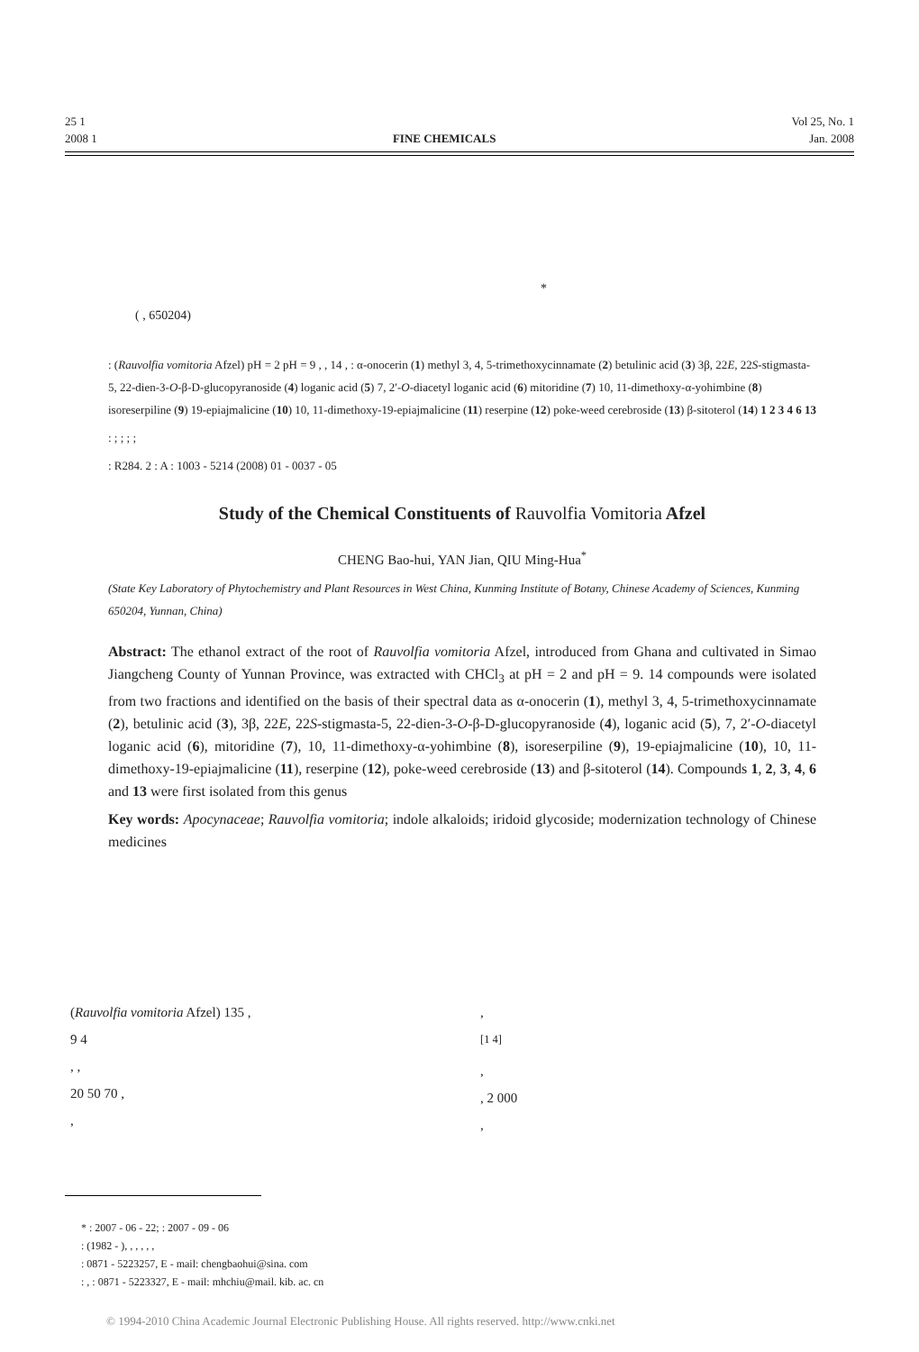25 1
2008 1
FINE CHEMICALS Vol 25, No. 1
Jan. 2008
*
( , 650204)
: (Rauvolfia vomitoria Afzel) pH = 2 pH = 9 , , 14 , : α-onocerin (1) methyl 3, 4, 5-trimethoxycinnamate (2) betulinic acid (3) 3β, 22E, 22S-stigmasta-5, 22-dien-3-O-β-D-glucopyranoside (4) loganic acid (5) 7, 2′-O-diacetyl loganic acid (6) mitoridine (7) 10, 11-dimethoxy-α-yohimbine (8) isoreserpiline (9) 19-epiajmalicine (10) 10, 11-dimethoxy-19-epiajmalicine (11) reserpine (12) poke-weed cerebroside (13) β-sitoterol (14) 1 2 3 4 6 13
: ; ; ; ;
: R284. 2 : A : 1003 - 5214 (2008) 01 - 0037 - 05
Study of the Chemical Constituents of Rauvolfia Vomitoria Afzel
CHENG Bao-hui, YAN Jian, QIU Ming-Hua<sup>*</sup>
(State Key Laboratory of Phytochemistry and Plant Resources in West China, Kunming Institute of Botany, Chinese Academy of Sciences, Kunming 650204, Yunnan, China)
Abstract: The ethanol extract of the root of Rauvolfia vomitoria Afzel, introduced from Ghana and cultivated in Simao Jiangcheng County of Yunnan Province, was extracted with CHCl<sub>3</sub> at pH = 2 and pH = 9. 14 compounds were isolated from two fractions and identified on the basis of their spectral data as α-onocerin (1), methyl 3, 4, 5-trimethoxycinnamate (2), betulinic acid (3), 3β, 22E, 22S-stigmasta-5, 22-dien-3-O-β-D-glucopyranoside (4), loganic acid (5), 7, 2′-O-diacetyl loganic acid (6), mitoridine (7), 10, 11-dimethoxy-α-yohimbine (8), isoreserpiline (9), 19-epiajmalicine (10), 10, 11-dimethoxy-19-epiajmalicine (11), reserpine (12), poke-weed cerebroside (13) and β-sitoterol (14). Compounds 1, 2, 3, 4, 6 and 13 were first isolated from this genus
Key words: Apocynaceae; Rauvolfia vomitoria; indole alkaloids; iridoid glycoside; modernization technology of Chinese medicines
(Rauvolfia vomitoria Afzel) 135 ,
9 4
, ,
20 50 70 ,
,
,
<sup>[1 4]</sup>
,
, 2 000
,
* : 2007 - 06 - 22; : 2007 - 09 - 06
: (1982 - ), , , , , ,
: 0871 - 5223257, E - mail: chengbaohui@sina. com
: , : 0871 - 5223327, E - mail: mhchiu@mail. kib. ac. cn
© 1994-2010 China Academic Journal Electronic Publishing House. All rights reserved. http://www.cnki.net